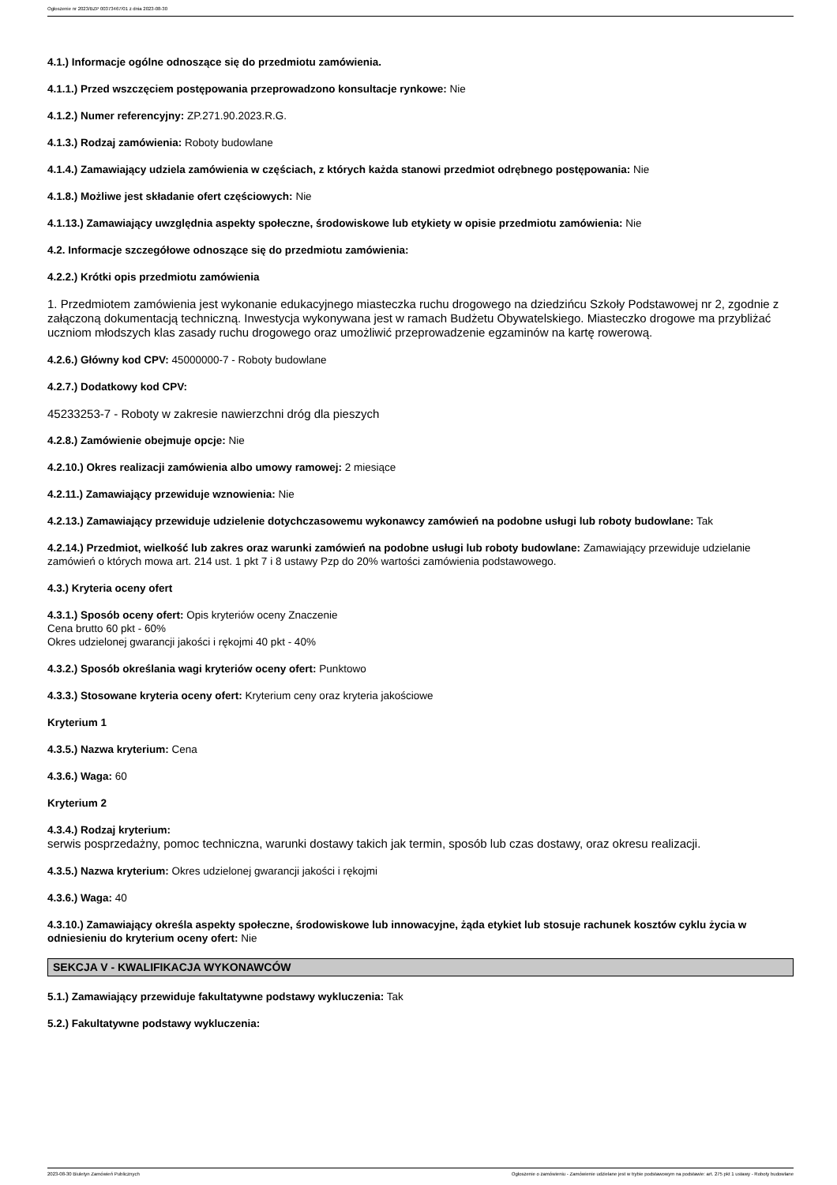Ogłoszenie nr 2023/BZP 00373467/01 z dnia 2023-08-30
4.1.) Informacje ogólne odnoszące się do przedmiotu zamówienia.
4.1.1.) Przed wszczęciem postępowania przeprowadzono konsultacje rynkowe: Nie
4.1.2.) Numer referencyjny: ZP.271.90.2023.R.G.
4.1.3.) Rodzaj zamówienia: Roboty budowlane
4.1.4.) Zamawiający udziela zamówienia w częściach, z których każda stanowi przedmiot odrębnego postępowania: Nie
4.1.8.) Możliwe jest składanie ofert częściowych: Nie
4.1.13.) Zamawiający uwzględnia aspekty społeczne, środowiskowe lub etykiety w opisie przedmiotu zamówienia: Nie
4.2. Informacje szczegółowe odnoszące się do przedmiotu zamówienia:
4.2.2.) Krótki opis przedmiotu zamówienia
1. Przedmiotem zamówienia jest wykonanie edukacyjnego miasteczka ruchu drogowego na dziedzińcu Szkoły Podstawowej nr 2, zgodnie z załączoną dokumentacją techniczną. Inwestycja wykonywana jest w ramach Budżetu Obywatelskiego. Miasteczko drogowe ma przybliżać uczniom młodszych klas zasady ruchu drogowego oraz umożliwić przeprowadzenie egzaminów na kartę rowerową.
4.2.6.) Główny kod CPV: 45000000-7 - Roboty budowlane
4.2.7.) Dodatkowy kod CPV:
45233253-7 - Roboty w zakresie nawierzchni dróg dla pieszych
4.2.8.) Zamówienie obejmuje opcje: Nie
4.2.10.) Okres realizacji zamówienia albo umowy ramowej: 2 miesiące
4.2.11.) Zamawiający przewiduje wznowienia: Nie
4.2.13.) Zamawiający przewiduje udzielenie dotychczasowemu wykonawcy zamówień na podobne usługi lub roboty budowlane: Tak
4.2.14.) Przedmiot, wielkość lub zakres oraz warunki zamówień na podobne usługi lub roboty budowlane: Zamawiający przewiduje udzielanie zamówień o których mowa art. 214 ust. 1 pkt 7 i 8 ustawy Pzp do 20% wartości zamówienia podstawowego.
4.3.) Kryteria oceny ofert
4.3.1.) Sposób oceny ofert: Opis kryteriów oceny Znaczenie
Cena brutto 60 pkt - 60%
Okres udzielonej gwarancji jakości i rękojmi 40 pkt - 40%
4.3.2.) Sposób określania wagi kryteriów oceny ofert: Punktowo
4.3.3.) Stosowane kryteria oceny ofert: Kryterium ceny oraz kryteria jakościowe
Kryterium 1
4.3.5.) Nazwa kryterium: Cena
4.3.6.) Waga: 60
Kryterium 2
4.3.4.) Rodzaj kryterium:
serwis posprzedażny, pomoc techniczna, warunki dostawy takich jak termin, sposób lub czas dostawy, oraz okresu realizacji.
4.3.5.) Nazwa kryterium: Okres udzielonej gwarancji jakości i rękojmi
4.3.6.) Waga: 40
4.3.10.) Zamawiający określa aspekty społeczne, środowiskowe lub innowacyjne, żąda etykiet lub stosuje rachunek kosztów cyklu życia w odniesieniu do kryterium oceny ofert: Nie
SEKCJA V - KWALIFIKACJA WYKONAWCÓW
5.1.) Zamawiający przewiduje fakultatywne podstawy wykluczenia: Tak
5.2.) Fakultatywne podstawy wykluczenia:
2023-08-30 Biuletyn Zamówień Publicznych Ogłoszenie o zamówieniu - Zamówienie udzielane jest w trybie podstawowym na podstawie: art. 275 pkt 1 ustawy - Roboty budowlane